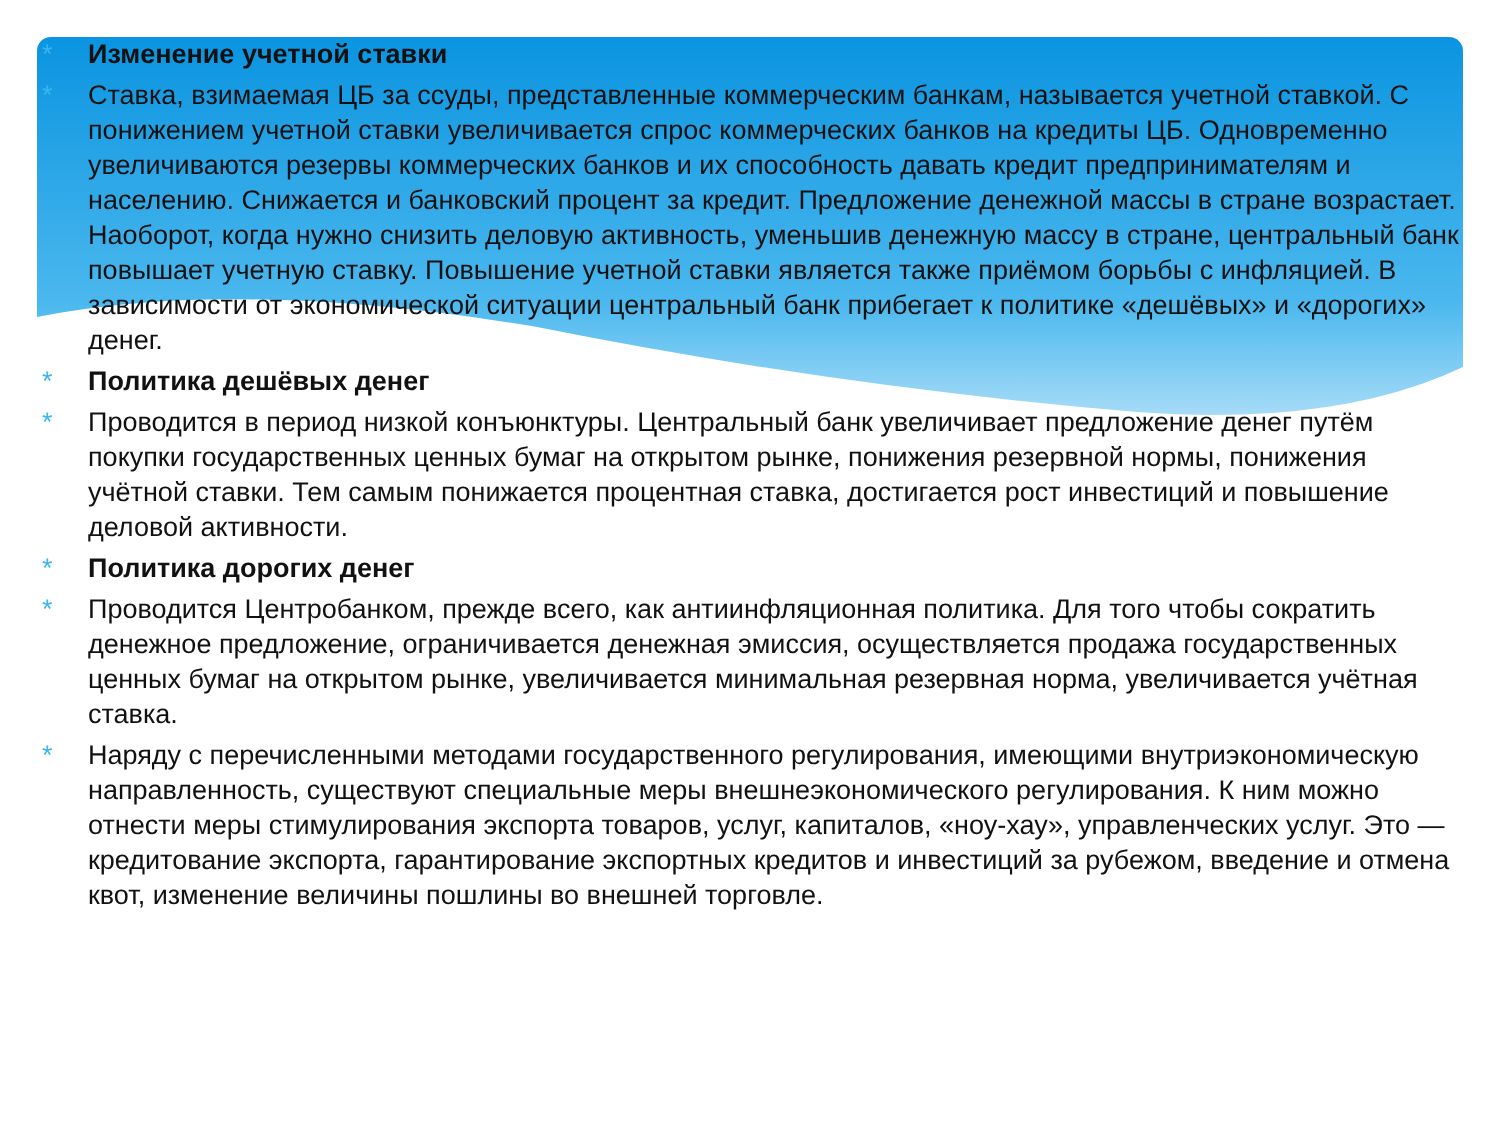* Изменение учетной ставки
* Ставка, взимаемая ЦБ за ссуды, представленные коммерческим банкам, называется учетной ставкой. С понижением учетной ставки увеличивается спрос коммерческих банков на кредиты ЦБ. Одновременно увеличиваются резервы коммерческих банков и их способность давать кредит предпринимателям и населению. Снижается и банковский процент за кредит. Предложение денежной массы в стране возрастает. Наоборот, когда нужно снизить деловую активность, уменьшив денежную массу в стране, центральный банк повышает учетную ставку. Повышение учетной ставки является также приёмом борьбы с инфляцией. В зависимости от экономической ситуации центральный банк прибегает к политике «дешёвых» и «дорогих» денег.
* Политика дешёвых денег
* Проводится в период низкой конъюнктуры. Центральный банк увеличивает предложение денег путём покупки государственных ценных бумаг на открытом рынке, понижения резервной нормы, понижения учётной ставки. Тем самым понижается процентная ставка, достигается рост инвестиций и повышение деловой активности.
* Политика дорогих денег
* Проводится Центробанком, прежде всего, как антиинфляционная политика. Для того чтобы сократить денежное предложение, ограничивается денежная эмиссия, осуществляется продажа государственных ценных бумаг на открытом рынке, увеличивается минимальная резервная норма, увеличивается учётная ставка.
* Наряду с перечисленными методами государственного регулирования, имеющими внутриэкономическую направленность, существуют специальные меры внешнеэкономического регулирования. К ним можно отнести меры стимулирования экспорта товаров, услуг, капиталов, «ноу-хау», управленческих услуг. Это — кредитование экспорта, гарантирование экспортных кредитов и инвестиций за рубежом, введение и отмена квот, изменение величины пошлины во внешней торговле.